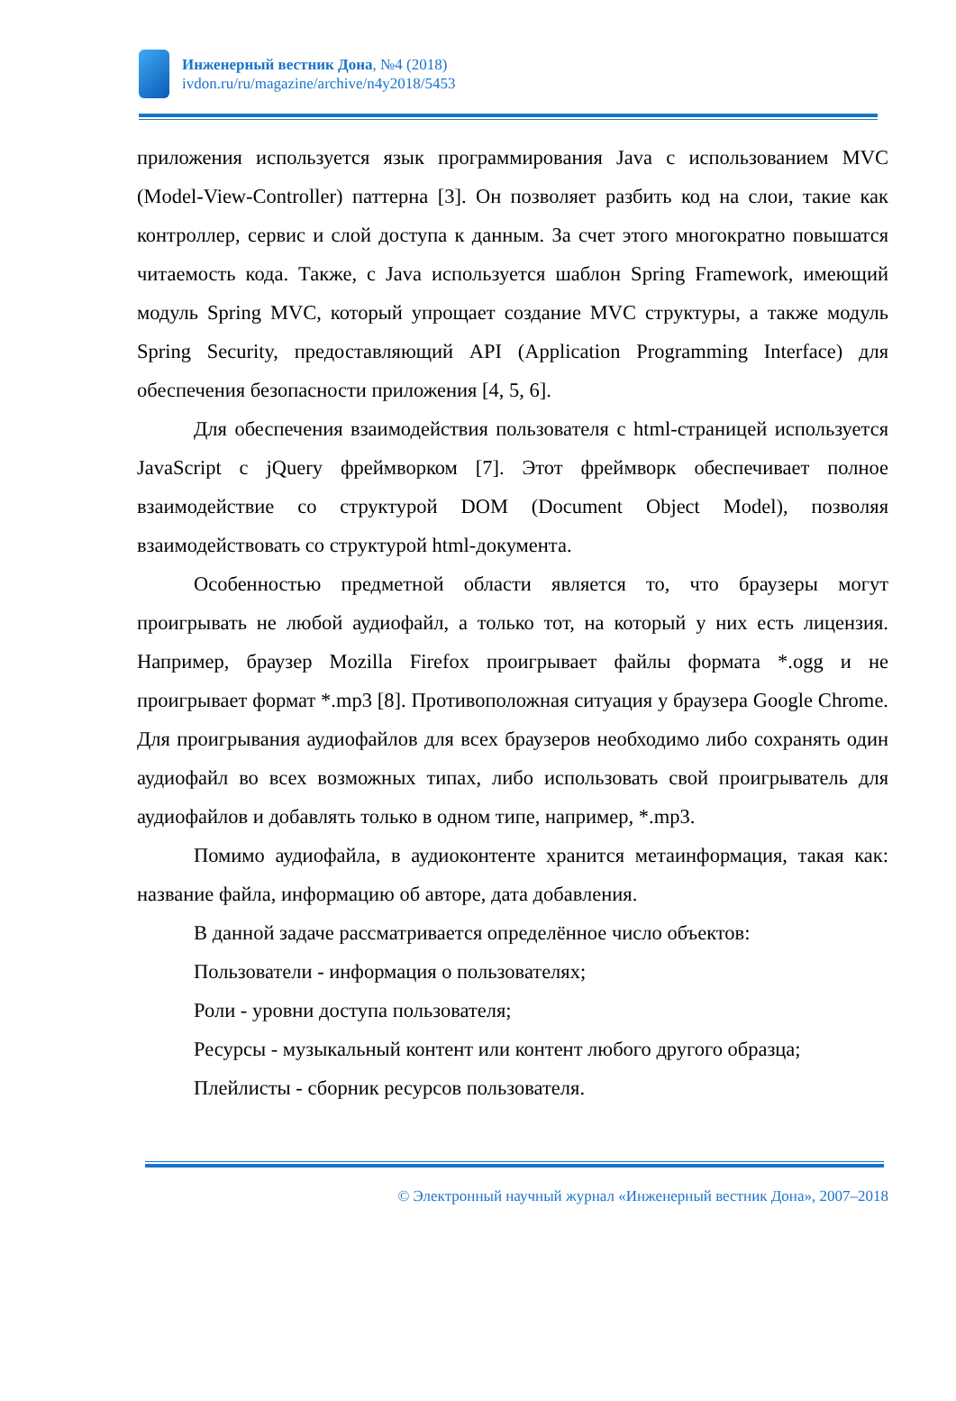Инженерный вестник Дона, №4 (2018)
ivdon.ru/ru/magazine/archive/n4y2018/5453
приложения используется язык программирования Java с использованием MVC (Model-View-Controller) паттерна [3]. Он позволяет разбить код на слои, такие как контроллер, сервис и слой доступа к данным. За счет этого многократно повышатся читаемость кода. Также, с Java используется шаблон Spring Framework, имеющий модуль Spring MVC, который упрощает создание MVC структуры, а также модуль Spring Security, предоставляющий API (Application Programming Interface) для обеспечения безопасности приложения [4, 5, 6].
Для обеспечения взаимодействия пользователя с html-страницей используется JavaScript с jQuery фреймворком [7]. Этот фреймворк обеспечивает полное взаимодействие со структурой DOM (Document Object Model), позволяя взаимодействовать со структурой html-документа.
Особенностью предметной области является то, что браузеры могут проигрывать не любой аудиофайл, а только тот, на который у них есть лицензия. Например, браузер Mozilla Firefox проигрывает файлы формата *.ogg и не проигрывает формат *.mp3 [8]. Противоположная ситуация у браузера Google Chrome. Для проигрывания аудиофайлов для всех браузеров необходимо либо сохранять один аудиофайл во всех возможных типах, либо использовать свой проигрыватель для аудиофайлов и добавлять только в одном типе, например, *.mp3.
Помимо аудиофайла, в аудиоконтенте хранится метаинформация, такая как: название файла, информацию об авторе, дата добавления.
В данной задаче рассматривается определённое число объектов:
Пользователи - информация о пользователях;
Роли - уровни доступа пользователя;
Ресурсы - музыкальный контент или контент любого другого образца;
Плейлисты - сборник ресурсов пользователя.
© Электронный научный журнал «Инженерный вестник Дона», 2007–2018